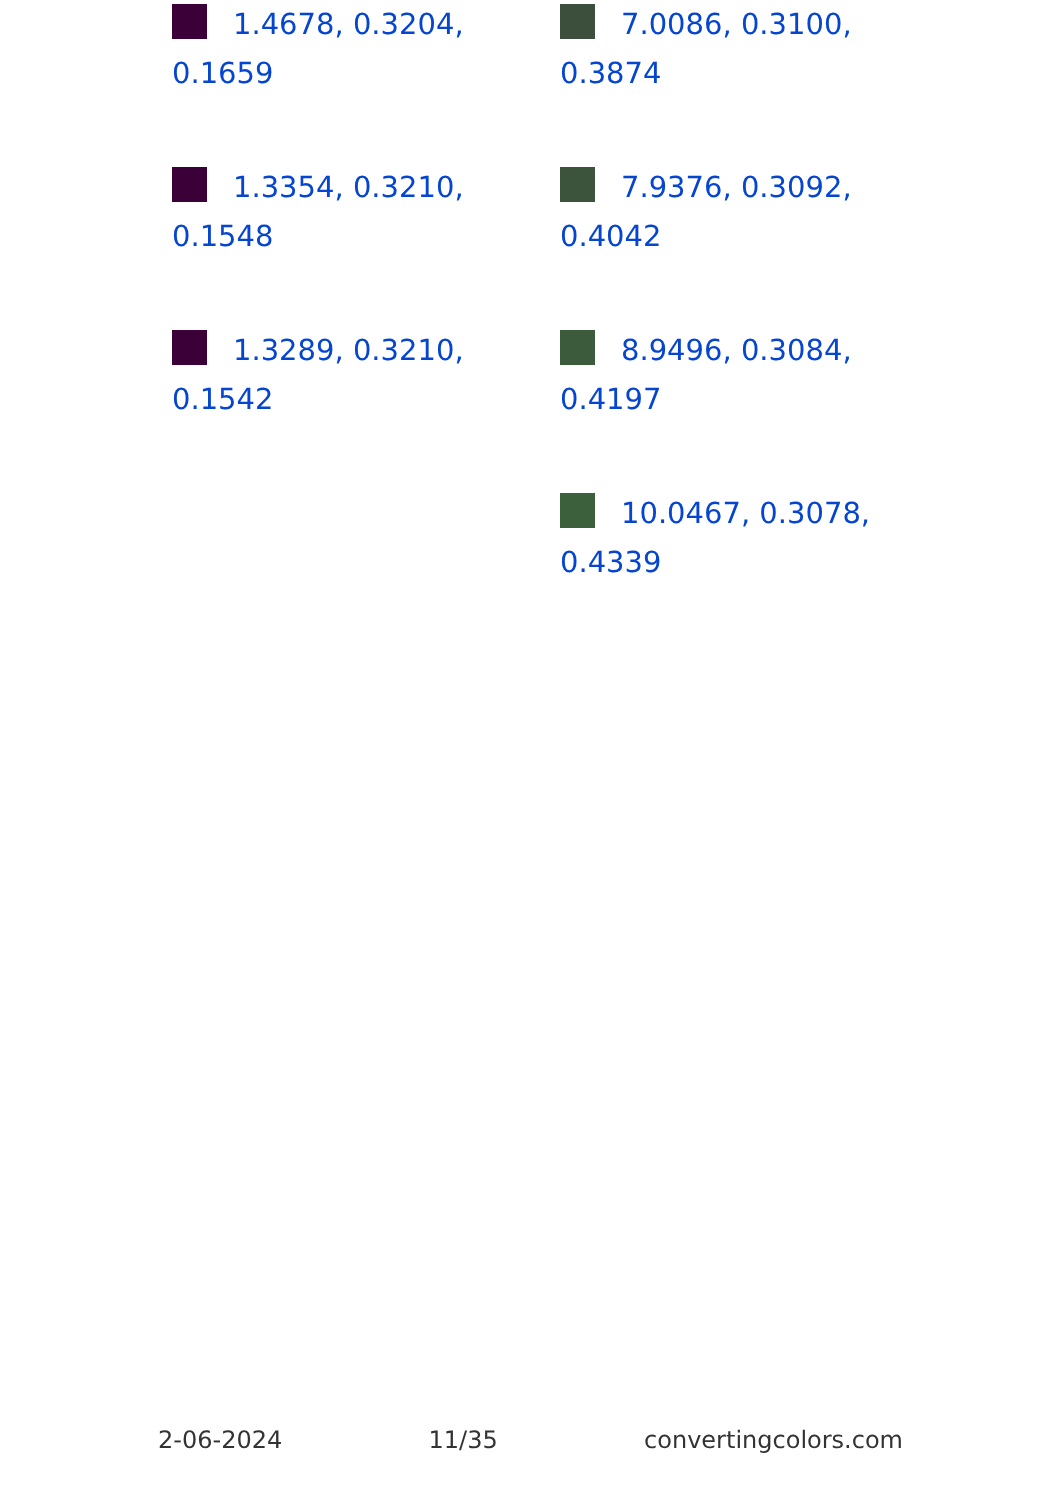1.4678, 0.3204, 0.1659
1.3354, 0.3210, 0.1548
1.3289, 0.3210, 0.1542
7.0086, 0.3100, 0.3874
7.9376, 0.3092, 0.4042
8.9496, 0.3084, 0.4197
10.0467, 0.3078, 0.4339
2-06-2024 11/35 convertingcolors.com